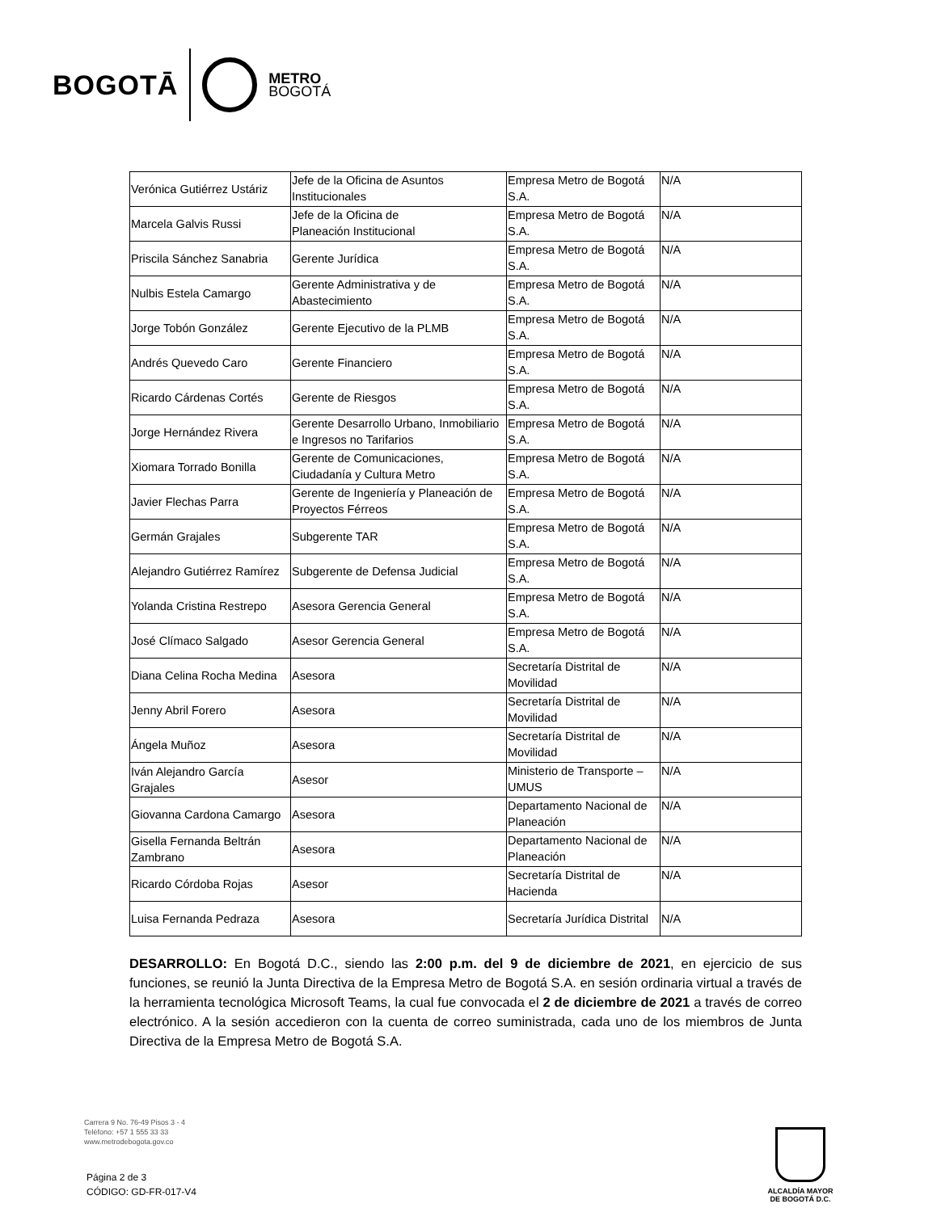BOGOTĀ
METRO
BOGOTÁ
| Verónica Gutiérrez Ustáriz | Jefe de la Oficina de Asuntos Institucionales | Empresa Metro de Bogotá S.A. | N/A |
| Marcela Galvis Russi | Jefe de la Oficina de Planeación Institucional | Empresa Metro de Bogotá S.A. | N/A |
| Priscila Sánchez Sanabria | Gerente Jurídica | Empresa Metro de Bogotá S.A. | N/A |
| Nulbis Estela Camargo | Gerente Administrativa y de Abastecimiento | Empresa Metro de Bogotá S.A. | N/A |
| Jorge Tobón González | Gerente Ejecutivo de la PLMB | Empresa Metro de Bogotá S.A. | N/A |
| Andrés Quevedo Caro | Gerente Financiero | Empresa Metro de Bogotá S.A. | N/A |
| Ricardo Cárdenas Cortés | Gerente de Riesgos | Empresa Metro de Bogotá S.A. | N/A |
| Jorge Hernández Rivera | Gerente Desarrollo Urbano, Inmobiliario e Ingresos no Tarifarios | Empresa Metro de Bogotá S.A. | N/A |
| Xiomara Torrado Bonilla | Gerente de Comunicaciones, Ciudadanía y Cultura Metro | Empresa Metro de Bogotá S.A. | N/A |
| Javier Flechas Parra | Gerente de Ingeniería y Planeación de Proyectos Férreos | Empresa Metro de Bogotá S.A. | N/A |
| Germán Grajales | Subgerente TAR | Empresa Metro de Bogotá S.A. | N/A |
| Alejandro Gutiérrez Ramírez | Subgerente de Defensa Judicial | Empresa Metro de Bogotá S.A. | N/A |
| Yolanda Cristina Restrepo | Asesora Gerencia General | Empresa Metro de Bogotá S.A. | N/A |
| José Clímaco Salgado | Asesor Gerencia General | Empresa Metro de Bogotá S.A. | N/A |
| Diana Celina Rocha Medina | Asesora | Secretaría Distrital de Movilidad | N/A |
| Jenny Abril Forero | Asesora | Secretaría Distrital de Movilidad | N/A |
| Ángela Muñoz | Asesora | Secretaría Distrital de Movilidad | N/A |
| Iván Alejandro García Grajales | Asesor | Ministerio de Transporte – UMUS | N/A |
| Giovanna Cardona Camargo | Asesora | Departamento Nacional de Planeación | N/A |
| Gisella Fernanda Beltrán Zambrano | Asesora | Departamento Nacional de Planeación | N/A |
| Ricardo Córdoba Rojas | Asesor | Secretaría Distrital de Hacienda | N/A |
| Luisa Fernanda Pedraza | Asesora | Secretaría Jurídica Distrital | N/A |
DESARROLLO: En Bogotá D.C., siendo las 2:00 p.m. del 9 de diciembre de 2021, en ejercicio de sus funciones, se reunió la Junta Directiva de la Empresa Metro de Bogotá S.A. en sesión ordinaria virtual a través de la herramienta tecnológica Microsoft Teams, la cual fue convocada el 2 de diciembre de 2021 a través de correo electrónico. A la sesión accedieron con la cuenta de correo suministrada, cada uno de los miembros de Junta Directiva de la Empresa Metro de Bogotá S.A.
Carrera 9 No. 76-49 Pisos 3 - 4
Teléfono: +57 1 555 33 33
www.metrodebogota.gov.co
Página 2 de 3
CÓDIGO: GD-FR-017-V4
ALCALDÍA MAYOR
DE BOGOTÁ D.C.